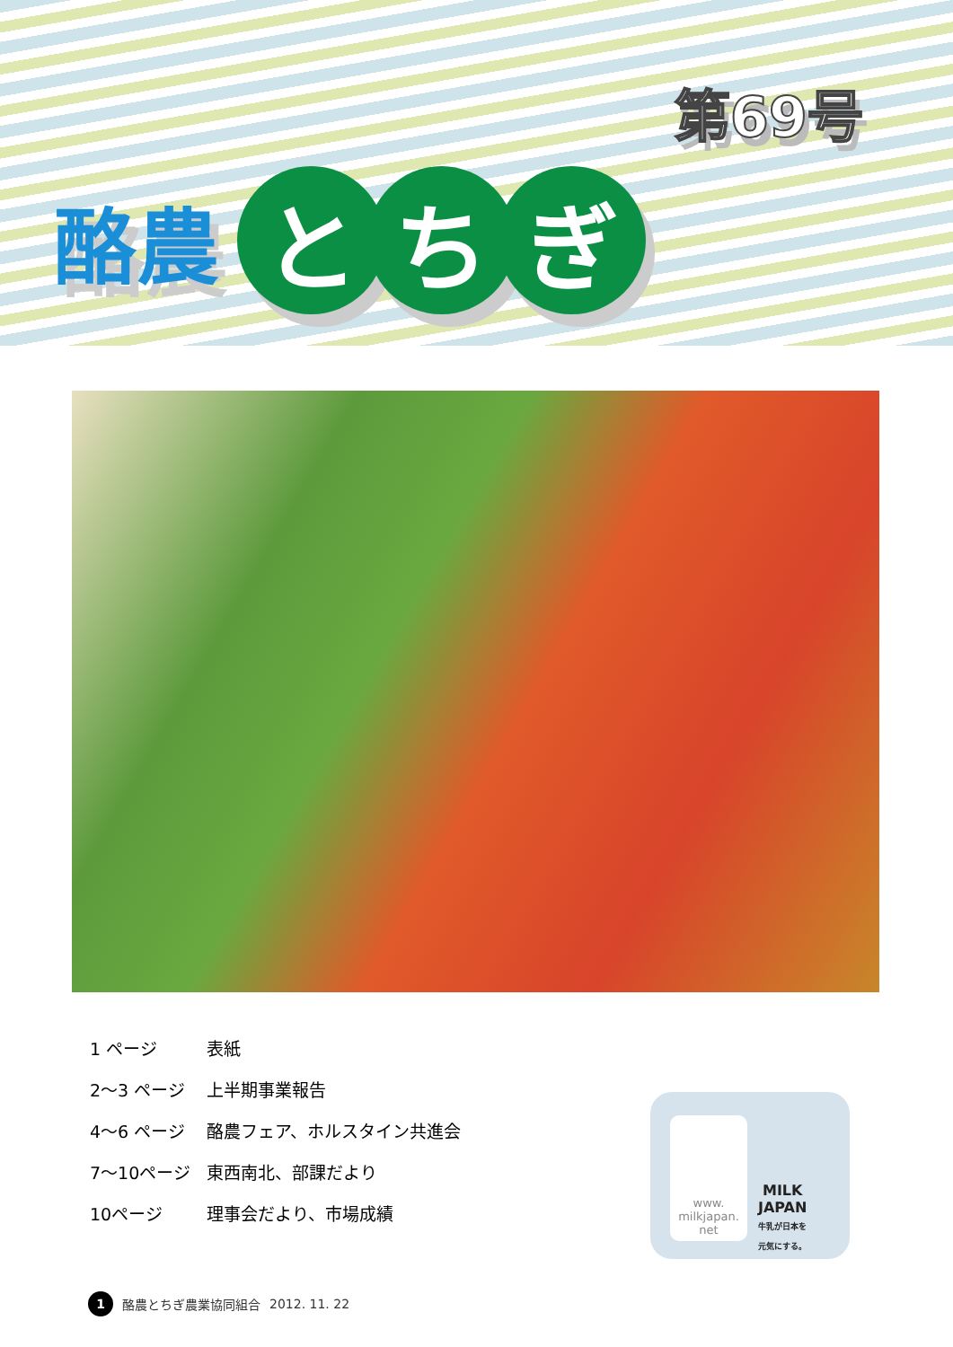第69号
酪農 と ち ぎ
1 ページ 表紙
2～3 ページ 上半期事業報告
4～6 ページ 酪農フェア、ホルスタイン共進会
7～10ページ 東西南北、部課だより
10ページ 理事会だより、市場成績
www.
milkjapan.
net
MILK
JAPAN
牛乳が日本を
元気にする。
1 酪農とちぎ農業協同組合 2012. 11. 22